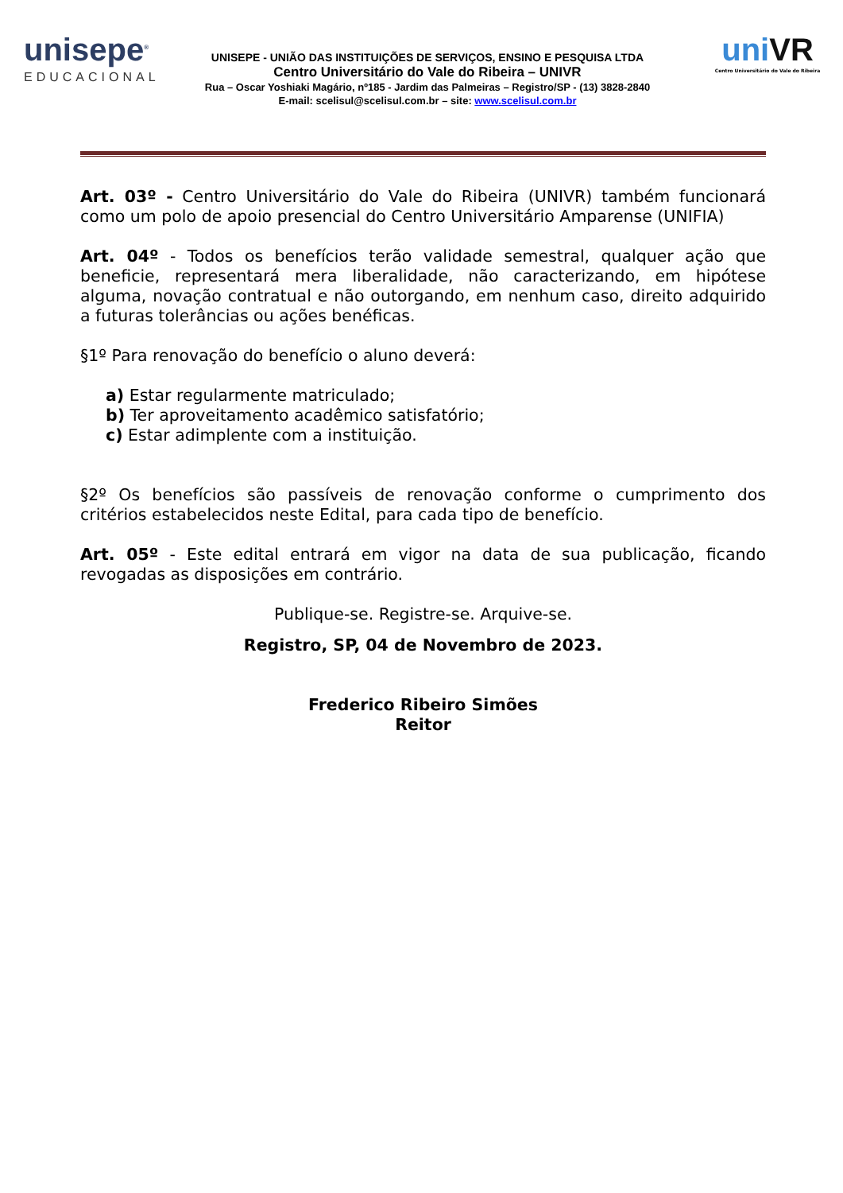unisepe<sup>®</sup>
EDUCACIONAL
UNISEPE - UNIÃO DAS INSTITUIÇÕES DE SERVIÇOS, ENSINO E PESQUISA LTDA
Centro Universitário do Vale do Ribeira – UNIVR
Rua – Oscar Yoshiaki Magário, nº185 - Jardim das Palmeiras – Registro/SP - (13) 3828-2840
E-mail: scelisul@scelisul.com.br – site: www.scelisul.com.br
uniVR
Centro Universitário do Vale do Ribeira
Art. 03º - Centro Universitário do Vale do Ribeira (UNIVR) também funcionará como um polo de apoio presencial do Centro Universitário Amparense (UNIFIA)
Art. 04º - Todos os benefícios terão validade semestral, qualquer ação que beneficie, representará mera liberalidade, não caracterizando, em hipótese alguma, novação contratual e não outorgando, em nenhum caso, direito adquirido a futuras tolerâncias ou ações benéficas.
§1º Para renovação do benefício o aluno deverá:
a) Estar regularmente matriculado;
b) Ter aproveitamento acadêmico satisfatório;
c) Estar adimplente com a instituição.
§2º Os benefícios são passíveis de renovação conforme o cumprimento dos critérios estabelecidos neste Edital, para cada tipo de benefício.
Art. 05º - Este edital entrará em vigor na data de sua publicação, ficando revogadas as disposições em contrário.
Publique-se. Registre-se. Arquive-se.
Registro, SP, 04 de Novembro de 2023.
Frederico Ribeiro Simões
Reitor